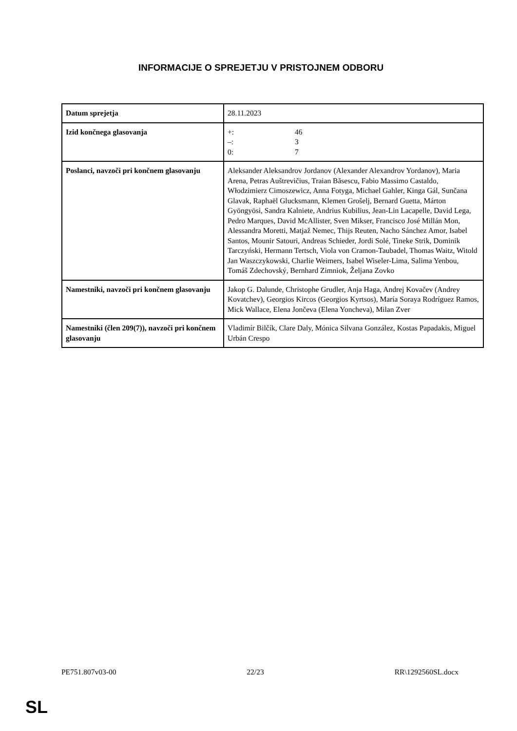INFORMACIJE O SPREJETJU V PRISTOJNEM ODBORU
| Datum sprejetja | 28.11.2023 |
| Izid končnega glasovanja | +: 46 –: 3 0: 7 |
| Poslanci, navzoči pri končnem glasovanju | Aleksander Aleksandrov Jordanov (Alexander Alexandrov Yordanov), Maria Arena, Petras Auštrevičius, Traian Băsescu, Fabio Massimo Castaldo, Włodzimierz Cimoszewicz, Anna Fotyga, Michael Gahler, Kinga Gál, Sunčana Glavak, Raphaël Glucksmann, Klemen Grošelj, Bernard Guetta, Márton Gyöngyösi, Sandra Kalniete, Andrius Kubilius, Jean-Lin Lacapelle, David Lega, Pedro Marques, David McAllister, Sven Mikser, Francisco José Millán Mon, Alessandra Moretti, Matjaž Nemec, Thijs Reuten, Nacho Sánchez Amor, Isabel Santos, Mounir Satouri, Andreas Schieder, Jordi Solé, Tineke Strik, Dominik Tarczyński, Hermann Tertsch, Viola von Cramon-Taubadel, Thomas Waitz, Witold Jan Waszczykowski, Charlie Weimers, Isabel Wiseler-Lima, Salima Yenbou, Tomáš Zdechovský, Bernhard Zimniok, Željana Zovko |
| Namestniki, navzoči pri končnem glasovanju | Jakop G. Dalunde, Christophe Grudler, Anja Haga, Andrej Kovačev (Andrey Kovatchev), Georgios Kircos (Georgios Kyrtsos), María Soraya Rodríguez Ramos, Mick Wallace, Elena Jončeva (Elena Yoncheva), Milan Zver |
| Namestniki (člen 209(7)), navzoči pri končnem glasovanju | Vladimír Bilčík, Clare Daly, Mónica Silvana González, Kostas Papadakis, Miguel Urbán Crespo |
PE751.807v03-00 22/23 RR\1292560SL.docx
SL